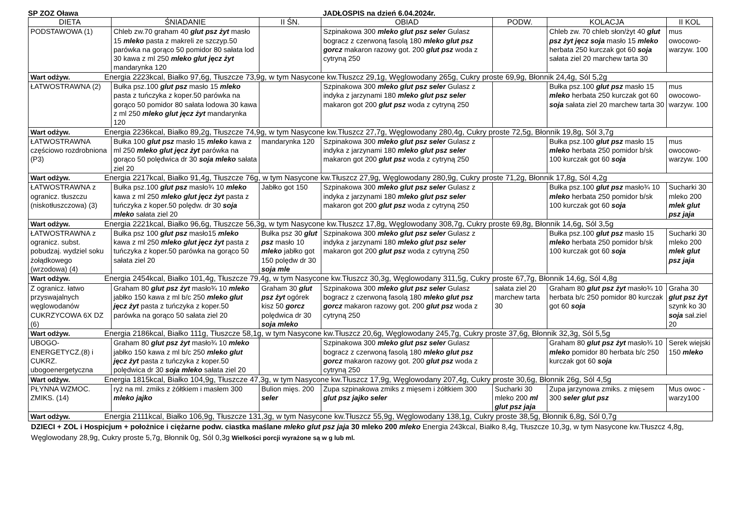SP ZOZ Oława JADŁOSPIS na dzień 6.04.2024r.
| DIETA | ŚNIADANIE | II ŚN. | OBIAD | PODW. | KOLACJA | II KOL |
| --- | --- | --- | --- | --- | --- | --- |
| PODSTAWOWA (1) | Chleb zw.70 graham 40 glut psz żyt masło 15 mleko pasta z makreli ze szczyp.50 parówka na gorąco 50 pomidor 80 sałata lod 30 kawa z ml 250 mleko glut jęcz żyt mandarynka 120 | | Szpinakowa 300 mleko glut psz seler Gulasz bogracz z czerwoną fasolą 180 mleko glut psz gorcz makaron razowy got. 200 glut psz woda z cytryną 250 | | Chleb zw. 70 chleb słon/żyt 40 glut psz żyt jęcz soja masło 15 mleko herbata 250 kurczak got 60 soja sałata ziel 20 marchew tarta 30 | mus owocowo-warzyw. 100 |
| Wart odżyw. Energia 2223kcal, Białko 97,6g, Tłuszcze 73,9g, w tym Nasycone kw.Tłuszcz 29,1g, Węglowodany 265g, Cukry proste 69,9g, Błonnik 24,4g, Sól 5,2g | | | | | | |
| ŁATWOSTRAWNA (2) | Bułka psz.100 glut psz masło 15 mleko pasta z tuńczyka z koper.50 parówka na gorąco 50 pomidor 80 sałata lodowa 30 kawa z ml 250 mleko glut jęcz żyt mandarynka 120 | | Szpinakowa 300 mleko glut psz seler Gulasz z indyka z jarzynami 180 mleko glut psz seler makaron got 200 glut psz woda z cytryną 250 | | Bułka psz.100 glut psz masło 15 mleko herbata 250 kurczak got 60 soja sałata ziel 20 marchew tarta 30 | mus owocowo-warzyw. 100 |
| Wart odżyw. Energia 2236kcal, Białko 89,2g, Tłuszcze 74,9g, w tym Nasycone kw.Tłuszcz 27,7g, Węglowodany 280,4g, Cukry proste 72,5g, Błonnik 19,8g, Sól 3,7g | | | | | | |
| ŁATWOSTRAWNA częściowo rozdrobniona (P3) | Bułka 100 glut psz masło 15 mleko kawa z ml 250 mleko glut jęcz żyt parówka na gorąco 50 polędwica dr 30 soja mleko sałata ziel 20 | mandarynka 120 | Szpinakowa 300 mleko glut psz seler Gulasz z indyka z jarzynami 180 mleko glut psz seler makaron got 200 glut psz woda z cytryną 250 | | Bułka psz.100 glut psz masło 15 mleko herbata 250 pomidor b/sk 100 kurczak got 60 soja | mus owocowo-warzyw. 100 |
| Wart odżyw. Energia 2217kcal, Białko 91,4g, Tłuszcze 76g, w tym Nasycone kw.Tłuszcz 27,9g, Węglowodany 280,9g, Cukry proste 71,2g, Błonnik 17,8g, Sól 4,2g | | | | | | |
| ŁATWOSTRAWNA z ogranicz. tłuszczu (niskotłuszczowa) (3) | Bułka psz.100 glut psz masło¾ 10 mleko kawa z ml 250 mleko glut jęcz żyt pasta z tuńczyka z koper.50 polędw. dr 30 soja mleko sałata ziel 20 | Jabłko got 150 | Szpinakowa 300 mleko glut psz seler Gulasz z indyka z jarzynami 180 mleko glut psz seler makaron got 200 glut psz woda z cytryną 250 | | Bułka psz.100 glut psz masło¾ 10 mleko herbata 250 pomidor b/sk 100 kurczak got 60 soja | Sucharki 30 mleko 200 mlek glut psz jaja |
| Wart odżyw. Energia 2221kcal, Białko 96,6g, Tłuszcze 56,3g, w tym Nasycone kw.Tłuszcz 17,8g, Węglowodany 308,7g, Cukry proste 69,8g, Błonnik 14,6g, Sól 3,5g | | | | | | |
| ŁATWOSTRAWNA z ogranicz. subst. pobudzaj. wydziel soku żołądkowego (wrzodowa) (4) | Bułka psz 100 glut psz masło15 mleko kawa z ml 250 mleko glut jęcz żyt pasta z tuńczyka z koper.50 parówka na gorąco 50 sałata ziel 20 | Bułka psz 30 glut psz masło 10 mleko jabłko got 150 polędw dr 30 soja mle | Szpinakowa 300 mleko glut psz seler Gulasz z indyka z jarzynami 180 mleko glut psz seler makaron got 200 glut psz woda z cytryną 250 | | Bułka psz.100 glut psz masło 15 mleko herbata 250 pomidor b/sk 100 kurczak got 60 soja | Sucharki 30 mleko 200 mlek glut psz jaja |
| Wart odżyw. Energia 2454kcal, Białko 101,4g, Tłuszcze 79,4g, w tym Nasycone kw.Tłuszcz 30,3g, Węglowodany 311,5g, Cukry proste 67,7g, Błonnik 14,6g, Sól 4,8g | | | | | | |
| Z ogranicz. łatwo przyswajalnych węglowodanów CUKRZYCOWA 6X DZ (6) | Graham 80 glut psz żyt masło¾ 10 mleko jabłko 150 kawa z ml b/c 250 mleko glut jęcz żyt pasta z tuńczyka z koper.50 parówka na gorąco 50 sałata ziel 20 | Graham 30 glut psz żyt ogórek kisz 50 gorcz polędwica dr 30 soja mleko | Szpinakowa 300 mleko glut psz seler Gulasz bogracz z czerwoną fasolą 180 mleko glut psz gorcz makaron razowy got. 200 glut psz woda z cytryną 250 | sałata ziel 20 marchew tarta 30 | Graham 80 glut psz żyt masło¾ 10 herbata b/c 250 pomidor 80 kurczak got 60 soja | Graha 30 glut psz żyt szynk ko 30 soja sał.ziel 20 |
| Wart odżyw. Energia 2186kcal, Białko 111g, Tłuszcze 58,1g, w tym Nasycone kw.Tłuszcz 20,6g, Węglowodany 245,7g, Cukry proste 37,6g, Błonnik 32,3g, Sól 5,5g | | | | | | |
| UBOGO-ENERGETYCZ.(8) i CUKRZ. ubogoenergetyczna | Graham 80 glut psz żyt masło¾ 10 mleko jabłko 150 kawa z ml b/c 250 mleko glut jęcz żyt pasta z tuńczyka z koper.50 polędwica dr 30 soja mleko sałata ziel 20 | | Szpinakowa 300 mleko glut psz seler Gulasz bogracz z czerwoną fasolą 180 mleko glut psz gorcz makaron razowy got. 200 glut psz woda z cytryną 250 | | Graham 80 glut psz żyt masło¾ 10 mleko pomidor 80 herbata b/c 250 kurczak got 60 soja | Serek wiejski 150 mleko |
| Wart odżyw. Energia 1815kcal, Białko 104,9g, Tłuszcze 47,3g, w tym Nasycone kw.Tłuszcz 17,9g, Węglowodany 207,4g, Cukry proste 30,6g, Błonnik 26g, Sól 4,5g | | | | | | |
| PŁYNNA WZMOC. ZMIKS. (14) | ryż na ml. zmiks z żółtkiem i masłem 300 mleko jajko | Bulion mięs. 200 seler | Zupa szpinakowa zmiks z mięsem i żółtkiem 300 glut psz jajko seler | Sucharki 30 mleko 200 ml glut psz jaja | Zupa jarzynowa zmiks. z mięsem 300 seler glut psz | Mus owoc -warzy100 |
| Wart odżyw. Energia 2111kcal, Białko 106,9g, Tłuszcze 131,3g, w tym Nasycone kw.Tłuszcz 55,9g, Węglowodany 138,1g, Cukry proste 38,5g, Błonnik 6,8g, Sól 0,7g | | | | | | |
DZIECI + ZOL i Hospicjum + położnice i ciężarne podw. ciastka maślane mleko glut psz jaja 30 mleko 200 mleko Energia 243kcal, Białko 8,4g, Tłuszcze 10,3g, w tym Nasycone kw.Tłuszcz 4,8g, Węglowodany 28,9g, Cukry proste 5,7g, Błonnik 0g, Sól 0,3g Wielkości porcji wyrażone są w g lub ml.